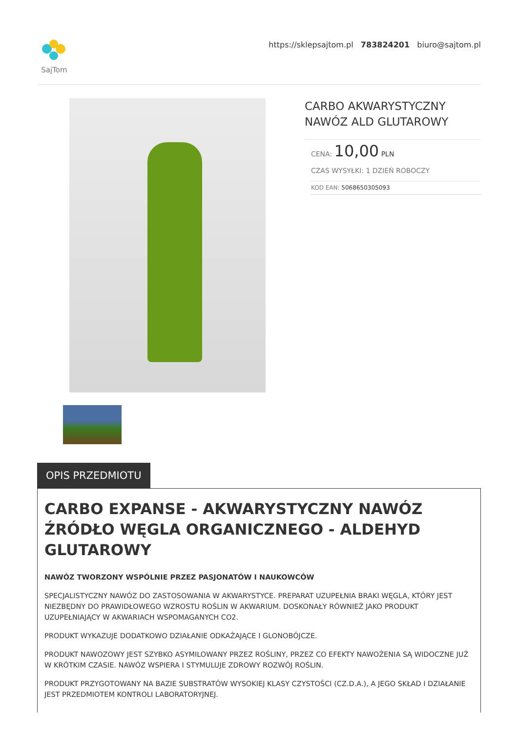SajTom
https://sklepsajtom.pl 783824201 biuro@sajtom.pl
CARBO AKWARYSTYCZNY NAWÓZ ALD GLUTAROWY
CENA: 10,00 PLN
CZAS WYSYŁKI: 1 DZIEŃ ROBOCZY
KOD EAN: 5068650305093
OPIS PRZEDMIOTU
CARBO EXPANSE - AKWARYSTYCZNY NAWÓZ ŹRÓDŁO WĘGLA ORGANICZNEGO - ALDEHYD GLUTAROWY
NAWÓZ TWORZONY WSPÓLNIE PRZEZ PASJONATÓW I NAUKOWCÓW
SPECJALISTYCZNY NAWÓZ DO ZASTOSOWANIA W AKWARYSTYCE. PREPARAT UZUPEŁNIA BRAKI WĘGLA, KTÓRY JEST NIEZBĘDNY DO PRAWIDŁOWEGO WZROSTU ROŚLIN W AKWARIUM. DOSKONAŁY RÓWNIEŻ JAKO PRODUKT UZUPEŁNIAJĄCY W AKWARIACH WSPOMAGANYCH CO2.
PRODUKT WYKAZUJE DODATKOWO DZIAŁANIE ODKAŻAJĄCE I GLONOBÓJCZE.
PRODUKT NAWOZOWY JEST SZYBKO ASYMILOWANY PRZEZ ROŚLINY, PRZEZ CO EFEKTY NAWOŻENIA SĄ WIDOCZNE JUŻ W KRÓTKIM CZASIE. NAWÓZ WSPIERA I STYMULUJE ZDROWY ROZWÓJ ROŚLIN.
PRODUKT PRZYGOTOWANY NA BAZIE SUBSTRATÓW WYSOKIEJ KLASY CZYSTOŚCI (CZ.D.A.), A JEGO SKŁAD I DZIAŁANIE JEST PRZEDMIOTEM KONTROLI LABORATORYJNEJ.